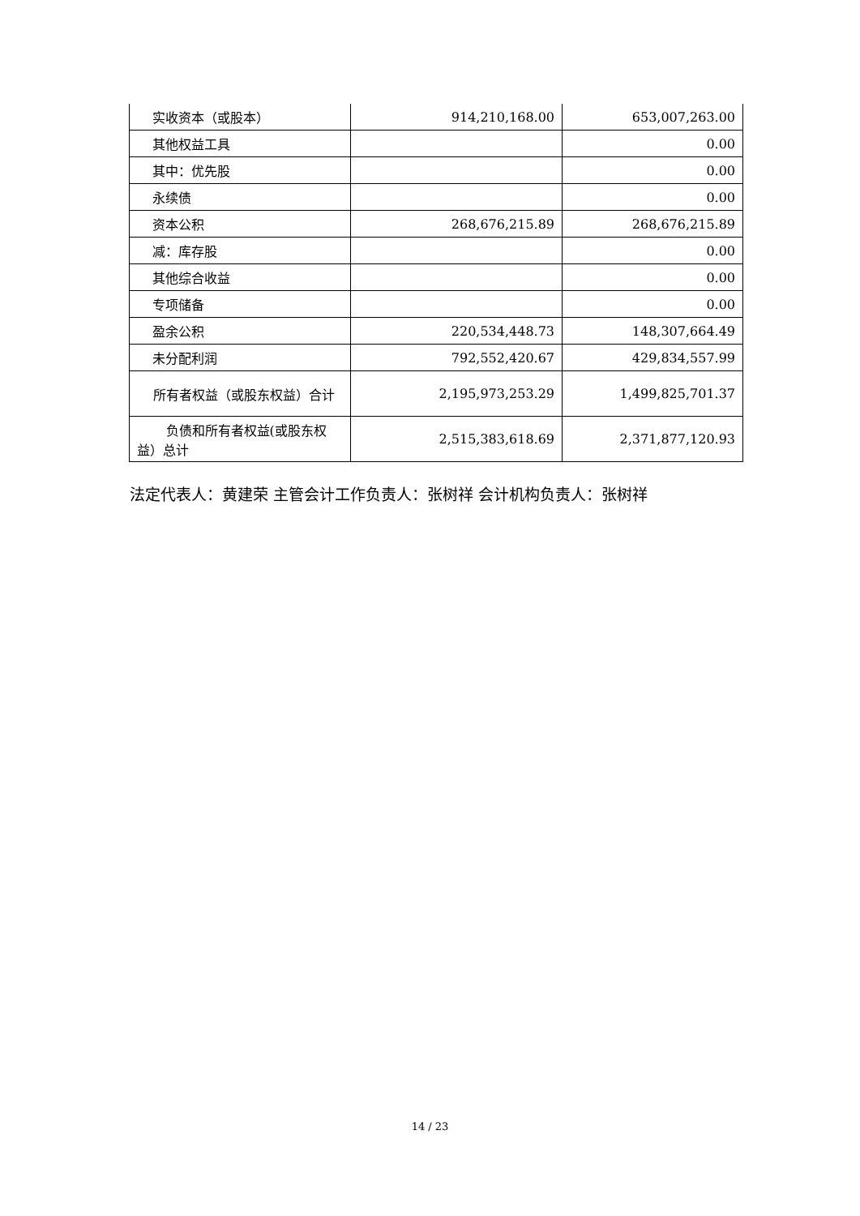| 实收资本（或股本） | 914,210,168.00 | 653,007,263.00 |
| 其他权益工具 | | 0.00 |
| 其中：优先股 | | 0.00 |
| 永续债 | | 0.00 |
| 资本公积 | 268,676,215.89 | 268,676,215.89 |
| 减：库存股 | | 0.00 |
| 其他综合收益 | | 0.00 |
| 专项储备 | | 0.00 |
| 盈余公积 | 220,534,448.73 | 148,307,664.49 |
| 未分配利润 | 792,552,420.67 | 429,834,557.99 |
| 所有者权益（或股东权益）合计 | 2,195,973,253.29 | 1,499,825,701.37 |
| 负债和所有者权益(或股东权益）总计 | 2,515,383,618.69 | 2,371,877,120.93 |
法定代表人：黄建荣 主管会计工作负责人：张树祥 会计机构负责人：张树祥
14 / 23